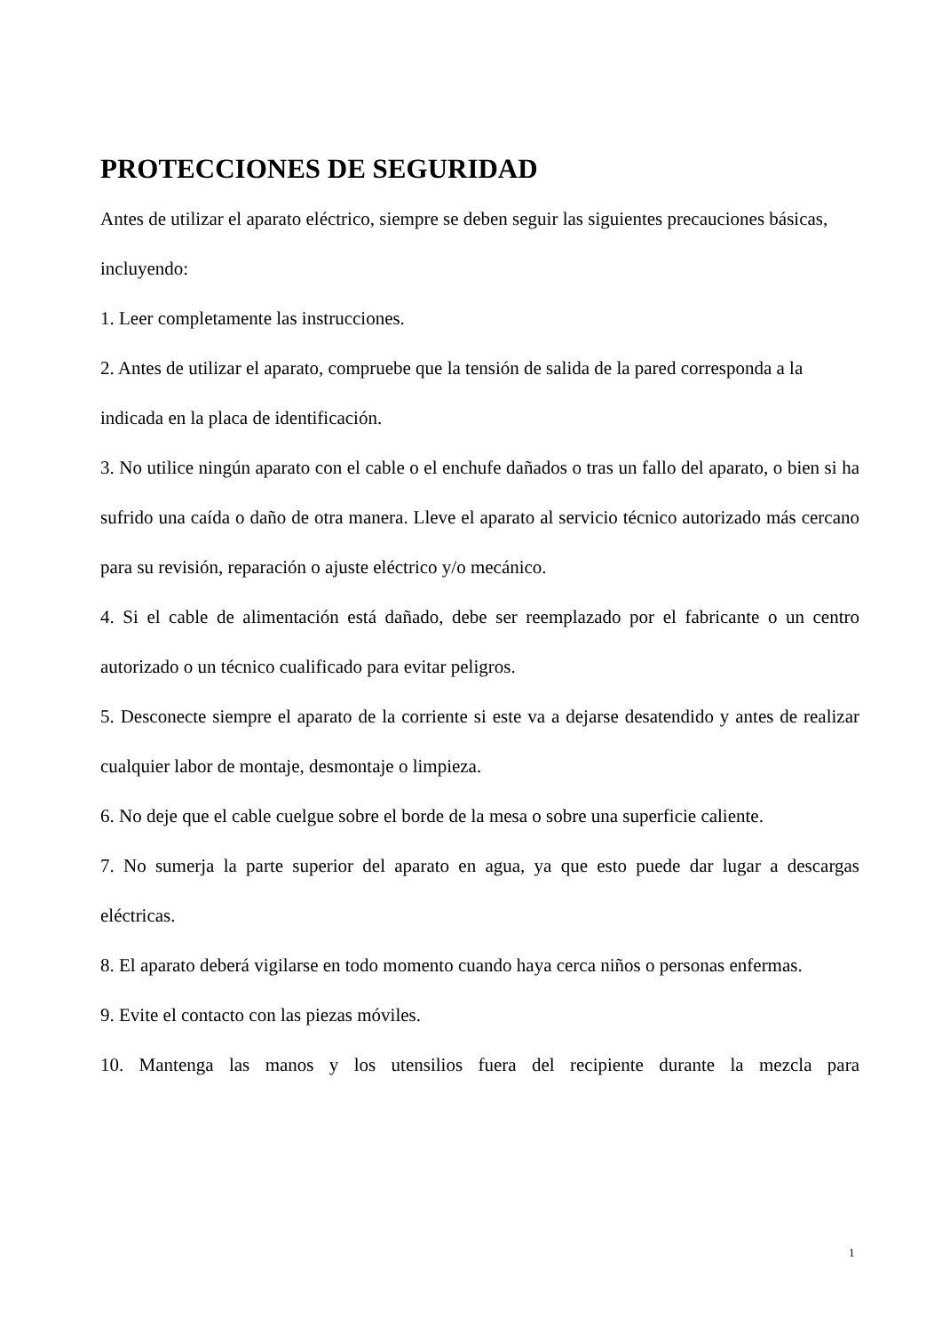PROTECCIONES DE SEGURIDAD
Antes de utilizar el aparato eléctrico, siempre se deben seguir las siguientes precauciones básicas, incluyendo:
1. Leer completamente las instrucciones.
2. Antes de utilizar el aparato, compruebe que la tensión de salida de la pared corresponda a la indicada en la placa de identificación.
3. No utilice ningún aparato con el cable o el enchufe dañados o tras un fallo del aparato, o bien si ha sufrido una caída o daño de otra manera. Lleve el aparato al servicio técnico autorizado más cercano para su revisión, reparación o ajuste eléctrico y/o mecánico.
4. Si el cable de alimentación está dañado, debe ser reemplazado por el fabricante o un centro autorizado o un técnico cualificado para evitar peligros.
5. Desconecte siempre el aparato de la corriente si este va a dejarse desatendido y antes de realizar cualquier labor de montaje, desmontaje o limpieza.
6. No deje que el cable cuelgue sobre el borde de la mesa o sobre una superficie caliente.
7. No sumerja la parte superior del aparato en agua, ya que esto puede dar lugar a descargas eléctricas.
8. El aparato deberá vigilarse en todo momento cuando haya cerca niños o personas enfermas.
9. Evite el contacto con las piezas móviles.
10. Mantenga las manos y los utensilios fuera del recipiente durante la mezcla para
1